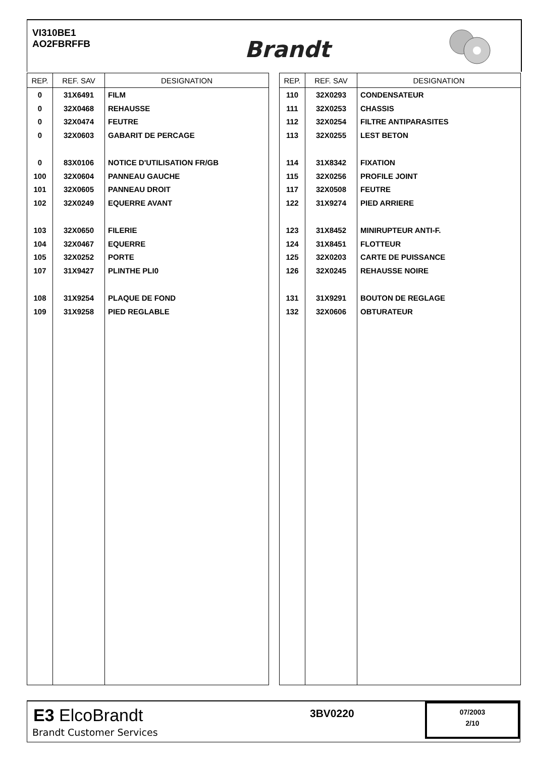VI310BE1
AO2FBRFFB
Brandt
| REP. | REF. SAV | DESIGNATION |
| --- | --- | --- |
| 0 | 31X6491 | FILM |
| 0 | 32X0468 | REHAUSSE |
| 0 | 32X0474 | FEUTRE |
| 0 | 32X0603 | GABARIT DE PERCAGE |
| 0 | 83X0106 | NOTICE D'UTILISATION FR/GB |
| 100 | 32X0604 | PANNEAU GAUCHE |
| 101 | 32X0605 | PANNEAU DROIT |
| 102 | 32X0249 | EQUERRE AVANT |
| 103 | 32X0650 | FILERIE |
| 104 | 32X0467 | EQUERRE |
| 105 | 32X0252 | PORTE |
| 107 | 31X9427 | PLINTHE PLI0 |
| 108 | 31X9254 | PLAQUE DE FOND |
| 109 | 31X9258 | PIED REGLABLE |
| REP. | REF. SAV | DESIGNATION |
| --- | --- | --- |
| 110 | 32X0293 | CONDENSATEUR |
| 111 | 32X0253 | CHASSIS |
| 112 | 32X0254 | FILTRE ANTIPARASITES |
| 113 | 32X0255 | LEST BETON |
| 114 | 31X8342 | FIXATION |
| 115 | 32X0256 | PROFILE JOINT |
| 117 | 32X0508 | FEUTRE |
| 122 | 31X9274 | PIED ARRIERE |
| 123 | 31X8452 | MINIRUPTEUR ANTI-F. |
| 124 | 31X8451 | FLOTTEUR |
| 125 | 32X0203 | CARTE DE PUISSANCE |
| 126 | 32X0245 | REHAUSSE NOIRE |
| 131 | 31X9291 | BOUTON DE REGLAGE |
| 132 | 32X0606 | OBTURATEUR |
E3 ElcoBrandt
Brandt Customer Services
3BV0220
07/2003
2/10